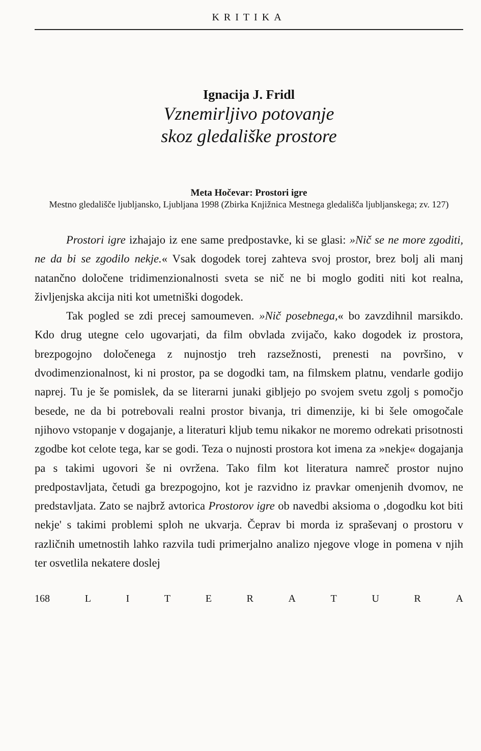KRITIKA
Ignacija J. Fridl
Vznemirljivo potovanje
skoz gledališke prostore
Meta Hočevar: Prostori igre
Mestno gledališče ljubljansko, Ljubljana 1998 (Zbirka Knjižnica Mestnega gledališča ljubljanskega; zv. 127)
Prostori igre izhajajo iz ene same predpostavke, ki se glasi: »Nič se ne more zgoditi, ne da bi se zgodilo nekje.« Vsak dogodek torej zahteva svoj prostor, brez bolj ali manj natančno določene tridimenzionalnosti sveta se nič ne bi moglo goditi niti kot realna, življenjska akcija niti kot umetniški dogodek.
Tak pogled se zdi precej samoumeven. »Nič posebnega,« bo zavzdihnil marsikdo. Kdo drug utegne celo ugovarjati, da film obvlada zvijačo, kako dogodek iz prostora, brezpogojno določenega z nujnostjo treh razsežnosti, prenesti na površino, v dvodimenzionalnost, ki ni prostor, pa se dogodki tam, na filmskem platnu, vendarle godijo naprej. Tu je še pomislek, da se literarni junaki gibljejo po svojem svetu zgolj s pomočjo besede, ne da bi potrebovali realni prostor bivanja, tri dimenzije, ki bi šele omogočale njihovo vstopanje v dogajanje, a literaturi kljub temu nikakor ne moremo odrekati prisotnosti zgodbe kot celote tega, kar se godi. Teza o nujnosti prostora kot imena za »nekje« dogajanja pa s takimi ugovori še ni ovržena. Tako film kot literatura namreč prostor nujno predpostavljata, četudi ga brezpogojno, kot je razvidno iz pravkar omenjenih dvomov, ne predstavljata. Zato se najbrž avtorica Prostorov igre ob navedbi aksioma o ‚dogodku kot biti nekje' s takimi problemi sploh ne ukvarja. Čeprav bi morda iz spraševanj o prostoru v različnih umetnostih lahko razvila tudi primerjalno analizo njegove vloge in pomena v njih ter osvetlila nekatere doslej
168 LITERATURA